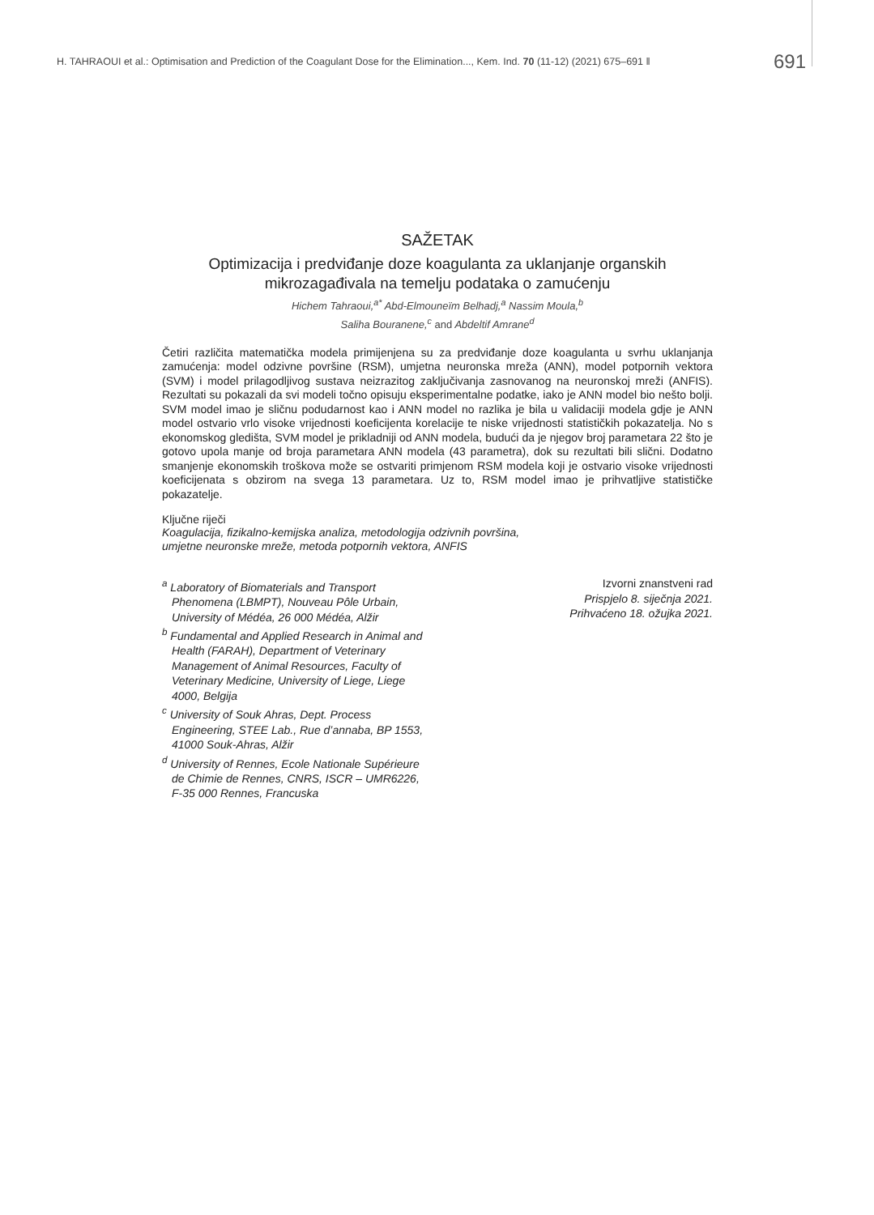H. TAHRAOUI et al.: Optimisation and Prediction of the Coagulant Dose for the Elimination..., Kem. Ind. 70 (11-12) (2021) 675–691 ‖ 691
SAŽETAK
Optimizacija i predviđanje doze koagulanta za uklanjanje organskih mikrozagađivala na temelju podataka o zamućenju
Hichem Tahraoui,<sup>a*</sup> Abd-Elmouneïm Belhadj,<sup>a</sup> Nassim Moula,<sup>b</sup>
Saliha Bouranene,<sup>c</sup> and Abdeltif Amrane<sup>d</sup>
Četiri različita matematička modela primijenjena su za predviđanje doze koagulanta u svrhu uklanjanja zamućenja: model odzivne površine (RSM), umjetna neuronska mreža (ANN), model potpornih vektora (SVM) i model prilagodljivog sustava neizrazitog zaključivanja zasnovanog na neuronskoj mreži (ANFIS). Rezultati su pokazali da svi modeli točno opisuju eksperimentalne podatke, iako je ANN model bio nešto bolji. SVM model imao je sličnu podudarnost kao i ANN model no razlika je bila u validaciji modela gdje je ANN model ostvario vrlo visoke vrijednosti koeficijenta korelacije te niske vrijednosti statističkih pokazatelja. No s ekonomskog gledišta, SVM model je prikladniji od ANN modela, budući da je njegov broj parametara 22 što je gotovo upola manje od broja parametara ANN modela (43 parametra), dok su rezultati bili slični. Dodatno smanjenje ekonomskih troškova može se ostvariti primjenom RSM modela koji je ostvario visoke vrijednosti koeficijenata s obzirom na svega 13 parametara. Uz to, RSM model imao je prihvatljive statističke pokazatelje.
Ključne riječi
Koagulacija, fizikalno-kemijska analiza, metodologija odzivnih površina,
umjetne neuronske mreže, metoda potpornih vektora, ANFIS
<sup>a</sup> Laboratory of Biomaterials and Transport Phenomena (LBMPT), Nouveau Pôle Urbain, University of Médéa, 26 000 Médéa, Alžir
<sup>b</sup> Fundamental and Applied Research in Animal and Health (FARAH), Department of Veterinary Management of Animal Resources, Faculty of Veterinary Medicine, University of Liege, Liege 4000, Belgija
<sup>c</sup> University of Souk Ahras, Dept. Process Engineering, STEE Lab., Rue d’annaba, BP 1553, 41000 Souk-Ahras, Alžir
<sup>d</sup> University of Rennes, Ecole Nationale Supérieure de Chimie de Rennes, CNRS, ISCR – UMR6226, F-35 000 Rennes, Francuska
Izvorni znanstveni rad
Prispjelo 8. siječnja 2021.
Prihvaćeno 18. ožujka 2021.